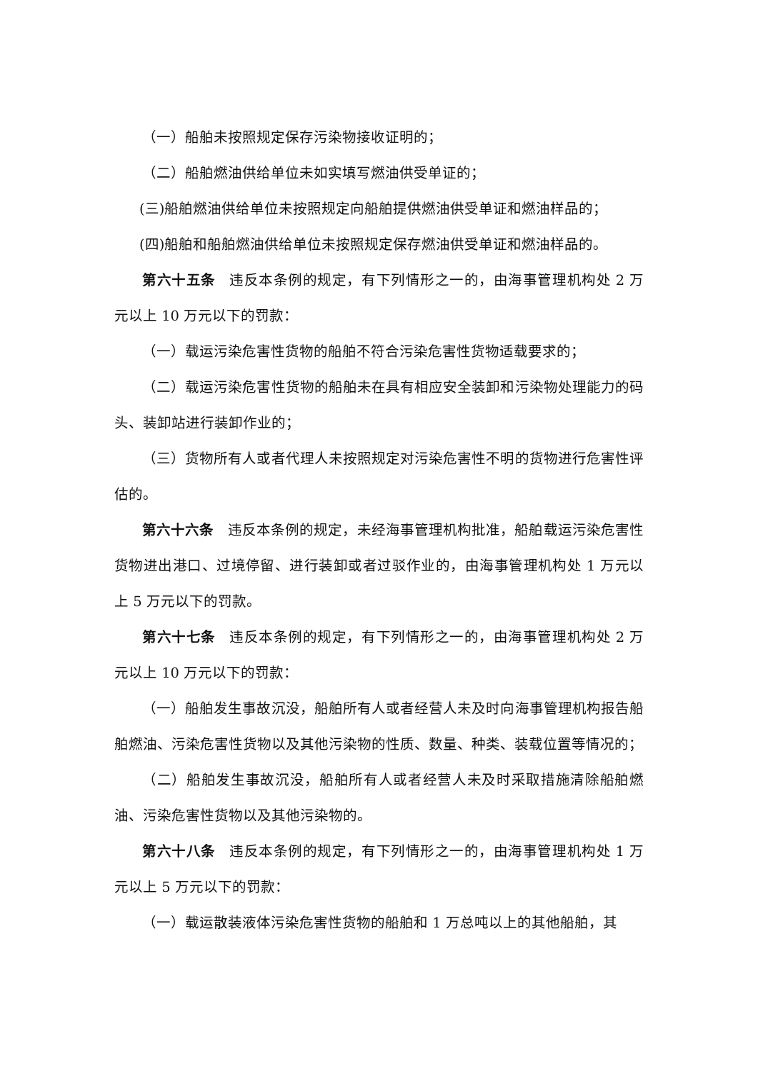（一）船舶未按照规定保存污染物接收证明的；
（二）船舶燃油供给单位未如实填写燃油供受单证的；
(三)船舶燃油供给单位未按照规定向船舶提供燃油供受单证和燃油样品的；
(四)船舶和船舶燃油供给单位未按照规定保存燃油供受单证和燃油样品的。
第六十五条 违反本条例的规定，有下列情形之一的，由海事管理机构处 2 万元以上 10 万元以下的罚款：
（一）载运污染危害性货物的船舶不符合污染危害性货物适载要求的；
（二）载运污染危害性货物的船舶未在具有相应安全装卸和污染物处理能力的码头、装卸站进行装卸作业的；
（三）货物所有人或者代理人未按照规定对污染危害性不明的货物进行危害性评估的。
第六十六条 违反本条例的规定，未经海事管理机构批准，船舶载运污染危害性货物进出港口、过境停留、进行装卸或者过驳作业的，由海事管理机构处 1 万元以上 5 万元以下的罚款。
第六十七条 违反本条例的规定，有下列情形之一的，由海事管理机构处 2 万元以上 10 万元以下的罚款：
（一）船舶发生事故沉没，船舶所有人或者经营人未及时向海事管理机构报告船舶燃油、污染危害性货物以及其他污染物的性质、数量、种类、装载位置等情况的；
（二）船舶发生事故沉没，船舶所有人或者经营人未及时采取措施清除船舶燃油、污染危害性货物以及其他污染物的。
第六十八条 违反本条例的规定，有下列情形之一的，由海事管理机构处 1 万元以上 5 万元以下的罚款：
（一）载运散装液体污染危害性货物的船舶和 1 万总吨以上的其他船舶，其